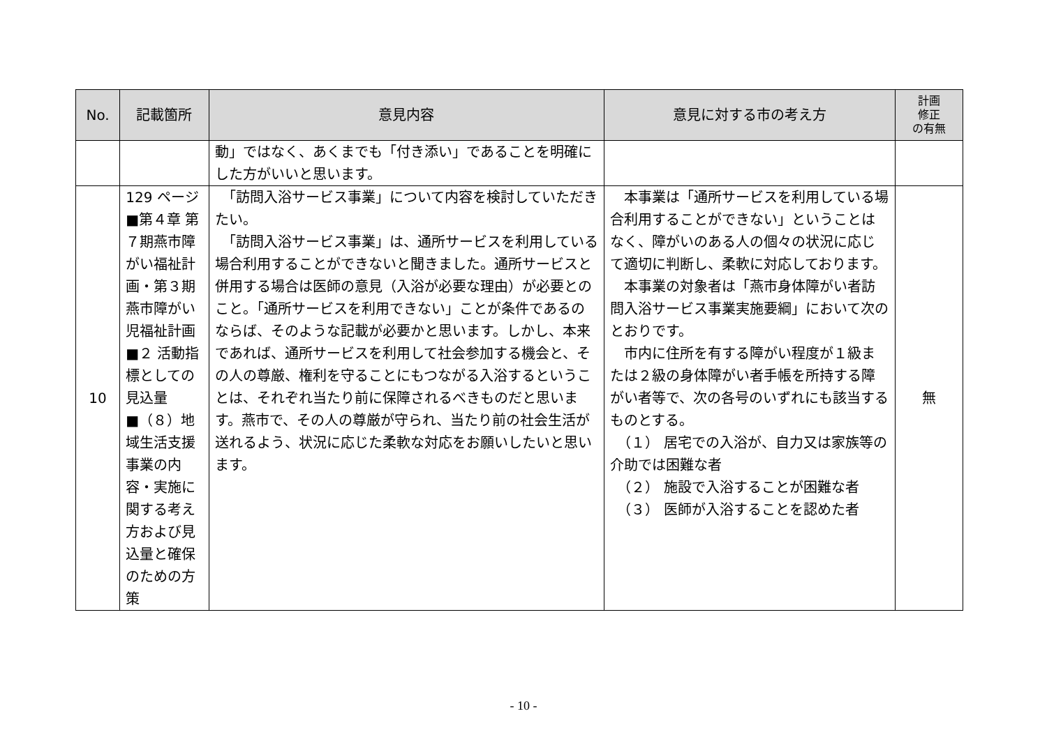| No. | 記載箇所 | 意見内容 | 意見に対する市の考え方 | 計画 修正 の有無 |
| --- | --- | --- | --- | --- |
| | | 動」ではなく、あくまでも「付き添い」であることを明確にした方がいいと思います。 | | |
| 10 | 129 ページ ■第４章 第７期燕市障がい福祉計画・第３期燕市障がい児福祉計画 ■２ 活動指標としての見込量 ■（８）地域生活支援事業の内容・実施に関する考え方および見込量と確保のための方策 | 「訪問入浴サービス事業」について内容を検討していただきたい。 「訪問入浴サービス事業」は、通所サービスを利用している場合利用することができないと聞きました。通所サービスと併用する場合は医師の意見（入浴が必要な理由）が必要とのこと。「通所サービスを利用できない」ことが条件であるのならば、そのような記載が必要かと思います。しかし、本来であれば、通所サービスを利用して社会参加する機会と、その人の尊厳、権利を守ることにもつながる入浴するということは、それぞれ当たり前に保障されるべきものだと思います。燕市で、その人の尊厳が守られ、当たり前の社会生活が送れるよう、状況に応じた柔軟な対応をお願いしたいと思います。 | 本事業は「通所サービスを利用している場合利用することができない」ということはなく、障がいのある人の個々の状況に応じて適切に判断し、柔軟に対応しております。 本事業の対象者は「燕市身体障がい者訪問入浴サービス事業実施要綱」において次のとおりです。 市内に住所を有する障がい程度が１級または２級の身体障がい者手帳を所持する障がい者等で、次の各号のいずれにも該当するものとする。 （１） 居宅での入浴が、自力又は家族等の介助では困難な者 （２） 施設で入浴することが困難な者 （３） 医師が入浴することを認めた者 | 無 |
- 10 -